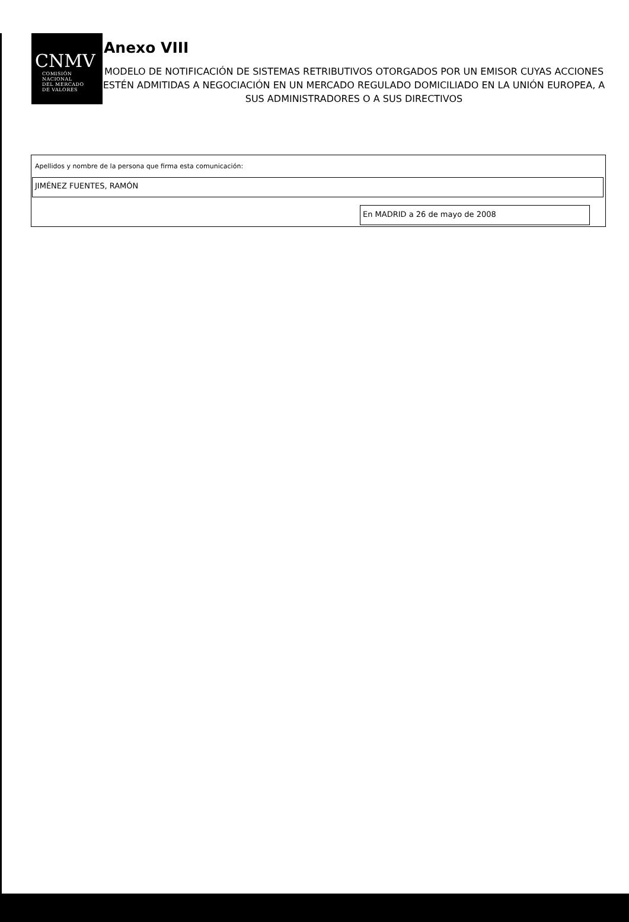CNMV
COMISIÓN
NACIONAL
DEL MERCADO
DE VALORES
Anexo VIII
MODELO DE NOTIFICACIÓN DE SISTEMAS RETRIBUTIVOS OTORGADOS POR UN EMISOR CUYAS ACCIONES ESTÉN ADMITIDAS A NEGOCIACIÓN EN UN MERCADO REGULADO DOMICILIADO EN LA UNIÓN EUROPEA, A SUS ADMINISTRADORES O A SUS DIRECTIVOS
Apellidos y nombre de la persona que firma esta comunicación:
JIMÉNEZ FUENTES, RAMÓN
En MADRID a 26 de mayo de 2008